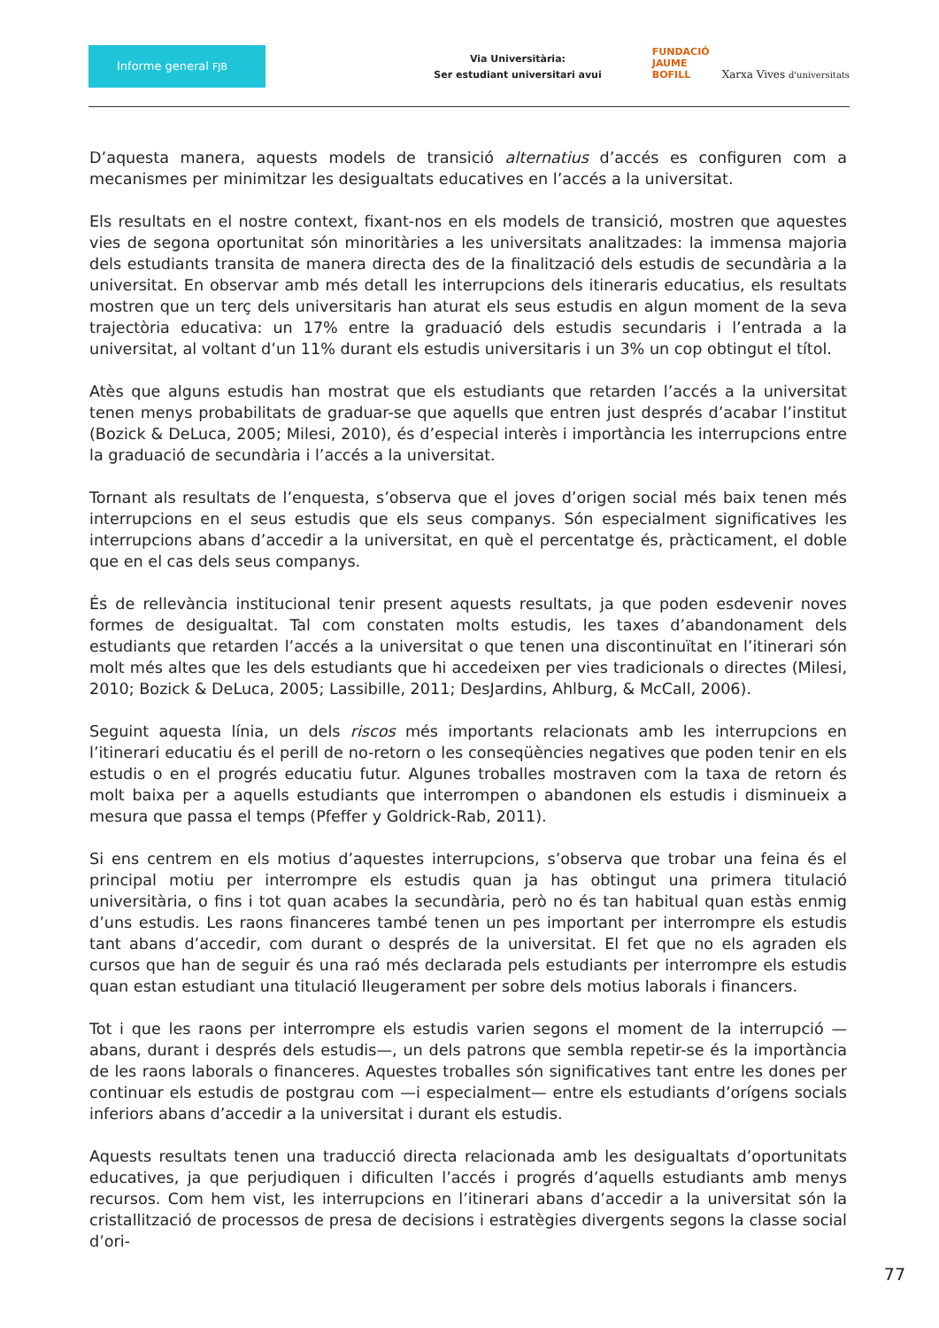Informe general FJB
Via Universitària:
Ser estudiant universitari avui
FUNDACIÓ
JAUME
BOFILL Xarxa Vives d'universitats
D’aquesta manera, aquests models de transició alternatius d’accés es configuren com a mecanismes per minimitzar les desigualtats educatives en l’accés a la universitat.
Els resultats en el nostre context, fixant-nos en els models de transició, mostren que aquestes vies de segona oportunitat són minoritàries a les universitats analitzades: la immensa majoria dels estudiants transita de manera directa des de la finalització dels estudis de secundària a la universitat. En observar amb més detall les interrupcions dels itineraris educatius, els resultats mostren que un terç dels universitaris han aturat els seus estudis en algun moment de la seva trajectòria educativa: un 17% entre la graduació dels estudis secundaris i l’entrada a la universitat, al voltant d’un 11% durant els estudis universitaris i un 3% un cop obtingut el títol.
Atès que alguns estudis han mostrat que els estudiants que retarden l’accés a la universitat tenen menys probabilitats de graduar-se que aquells que entren just després d’acabar l’institut (Bozick & DeLuca, 2005; Milesi, 2010), és d’especial interès i importància les interrupcions entre la graduació de secundària i l’accés a la universitat.
Tornant als resultats de l’enquesta, s’observa que el joves d’origen social més baix tenen més interrupcions en el seus estudis que els seus companys. Són especialment significatives les interrupcions abans d’accedir a la universitat, en què el percentatge és, pràcticament, el doble que en el cas dels seus companys.
És de rellevància institucional tenir present aquests resultats, ja que poden esdevenir noves formes de desigualtat. Tal com constaten molts estudis, les taxes d’abandonament dels estudiants que retarden l’accés a la universitat o que tenen una discontinuïtat en l’itinerari són molt més altes que les dels estudiants que hi accedeixen per vies tradicionals o directes (Milesi, 2010; Bozick & DeLuca, 2005; Lassibille, 2011; DesJardins, Ahlburg, & McCall, 2006).
Seguint aquesta línia, un dels riscos més importants relacionats amb les interrupcions en l’itinerari educatiu és el perill de no-retorn o les conseqüències negatives que poden tenir en els estudis o en el progrés educatiu futur. Algunes troballes mostraven com la taxa de retorn és molt baixa per a aquells estudiants que interrompen o abandonen els estudis i disminueix a mesura que passa el temps (Pfeffer y Goldrick-Rab, 2011).
Si ens centrem en els motius d’aquestes interrupcions, s’observa que trobar una feina és el principal motiu per interrompre els estudis quan ja has obtingut una primera titulació universitària, o fins i tot quan acabes la secundària, però no és tan habitual quan estàs enmig d’uns estudis. Les raons financeres també tenen un pes important per interrompre els estudis tant abans d’accedir, com durant o després de la universitat. El fet que no els agraden els cursos que han de seguir és una raó més declarada pels estudiants per interrompre els estudis quan estan estudiant una titulació lleugerament per sobre dels motius laborals i financers.
Tot i que les raons per interrompre els estudis varien segons el moment de la interrupció —abans, durant i després dels estudis—, un dels patrons que sembla repetir-se és la importància de les raons laborals o financeres. Aquestes troballes són significatives tant entre les dones per continuar els estudis de postgrau com —i especialment— entre els estudiants d’orígens socials inferiors abans d’accedir a la universitat i durant els estudis.
Aquests resultats tenen una traducció directa relacionada amb les desigualtats d’oportunitats educatives, ja que perjudiquen i dificulten l’accés i progrés d’aquells estudiants amb menys recursos. Com hem vist, les interrupcions en l’itinerari abans d’accedir a la universitat són la cristal­lització de processos de presa de decisions i estratègies divergents segons la classe social d’ori-
77